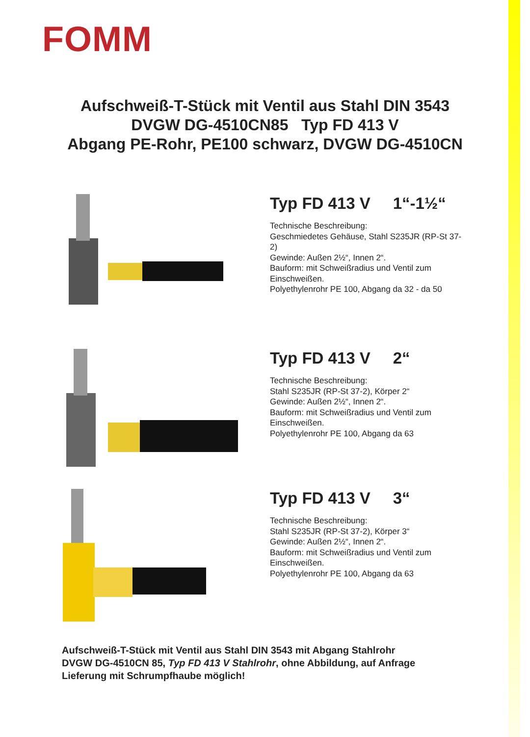FOMM
Aufschweiß-T-Stück mit Ventil aus Stahl DIN 3543
DVGW DG-4510CN85 Typ FD 413 V
Abgang PE-Rohr, PE100 schwarz, DVGW DG-4510CN
Typ FD 413 V 1“-1½“
Technische Beschreibung:
Geschmiedetes Gehäuse, Stahl S235JR (RP-St 37-2)
Gewinde: Außen 2½“, Innen 2“.
Bauform: mit Schweißradius und Ventil zum Einschweißen.
Polyethylenrohr PE 100, Abgang da 32 - da 50
Typ FD 413 V 2“
Technische Beschreibung:
Stahl S235JR (RP-St 37-2), Körper 2“
Gewinde: Außen 2½“, Innen 2“.
Bauform: mit Schweißradius und Ventil zum Einschweißen.
Polyethylenrohr PE 100, Abgang da 63
Typ FD 413 V 3“
Technische Beschreibung:
Stahl S235JR (RP-St 37-2), Körper 3“
Gewinde: Außen 2½“, Innen 2“.
Bauform: mit Schweißradius und Ventil zum Einschweißen.
Polyethylenrohr PE 100, Abgang da 63
Aufschweiß-T-Stück mit Ventil aus Stahl DIN 3543 mit Abgang Stahlrohr
DVGW DG-4510CN 85, Typ FD 413 V Stahlrohr, ohne Abbildung, auf Anfrage
Lieferung mit Schrumpfhaube möglich!